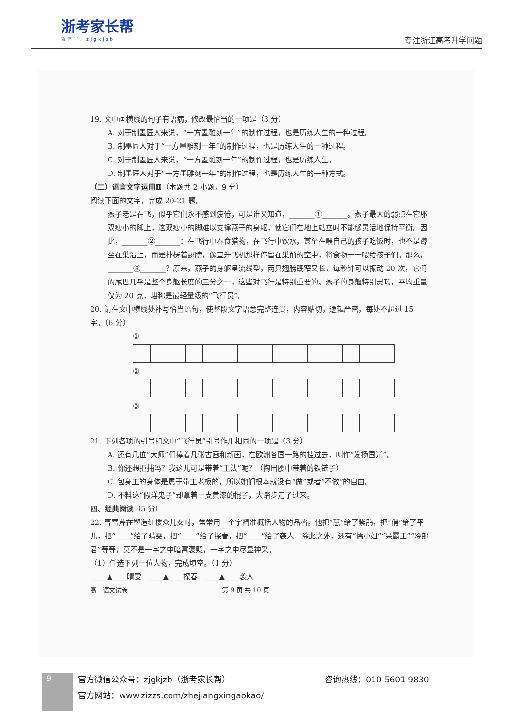浙考家长帮
微信号：zjgkjzb
专注浙江高考升学问题
19. 文中画横线的句子有语病，修改最恰当的一项是（3 分）
A. 对于制墨匠人来说，“一方墨雕刻一年”的制作过程，也是历练人生的一种过程。
B. 制墨匠人对于“一方墨雕刻一年”的制作过程，也是历练人生的一种过程。
C. 对于制墨匠人来说，“一方墨雕刻一年”的制作过程，也是历练人生。
D. 制墨匠人对于“一方墨雕刻一年”的制作过程，也是历练人生的一种方式。
（二）语言文字运用Ⅱ（本题共 2 小题，9 分）
阅读下面的文字，完成 20-21 题。
燕子老是在飞，似乎它们永不感到疲倦，可是谁又知道，_______①_______。燕子最大的弱点在它那双瘦小的脚上，这双瘦小的脚难以支撑燕子的身躯，使它们在地上站立时不能够灵活地保持平衡。因此，_______②_______：在飞行中吞食猎物，在飞行中饮水，甚至在喂自己的孩子吃饭时，也不是蹲坐在巢沿上，而是扑楞着翅膀，像直升飞机那样停留在巢前的空中，将食物一一喂给孩子们。那么，_______③_______？原来，燕子的身躯呈流线型，两只翅膀既窄又长，每秒钟可以振动 20 次，它们的尾巴几乎是整个身躯长度的三分之一，这些对飞行是特别重要的。燕子的身躯特别灵巧，平均重量仅为 20 克，堪称是最轻量级的“飞行员”。
20. 请在文中横线处补写恰当语句，使整段文字语意完整连贯，内容贴切，逻辑严密，每处不超过 15 字。（6 分）
①
②
③
21. 下列各项的引号和文中“飞行员”引号作用相同的一项是（3 分）
A. 还有几位“大师”们捧着几张古画和新画，在欧洲各国一路的挂过去，叫作“发扬国光”。
B. 你还想拒捕吗？我这儿可是带着“王法”呢？（掏出腰中带着的铁链子）
C. 包身工的身体是属于带工老板的，所以她们根本就没有“做”或者“不做”的自由。
D. 不料这“假洋鬼子”却拿着一支黄漆的棍子，大踏步走了过来。
四、经典阅读（5 分）
22. 曹雪芹在塑造红楼众儿女时，常常用一个字精准概括人物的品格。他把“慧”给了紫鹃，把“俏”给了平儿，把“____”给了晴雯，把“____”给了探春，把“____”给了袭人，除此之外，还有“懦小姐”“呆霸王”“冷郎君”等等，莫不是一字之中暗寓褒贬，一字之中尽显神采。
（1）任选下列一位人物，完成填空。（1 分）
____▲____晴雯 ____▲____探春 ____▲____袭人
高二语文试卷 第 9 页 共 10 页
9
官方微信公众号：zjgkjzb（浙考家长帮） 咨询热线：010-5601 9830
官方网站：www.zizzs.com/zhejiangxingaokao/